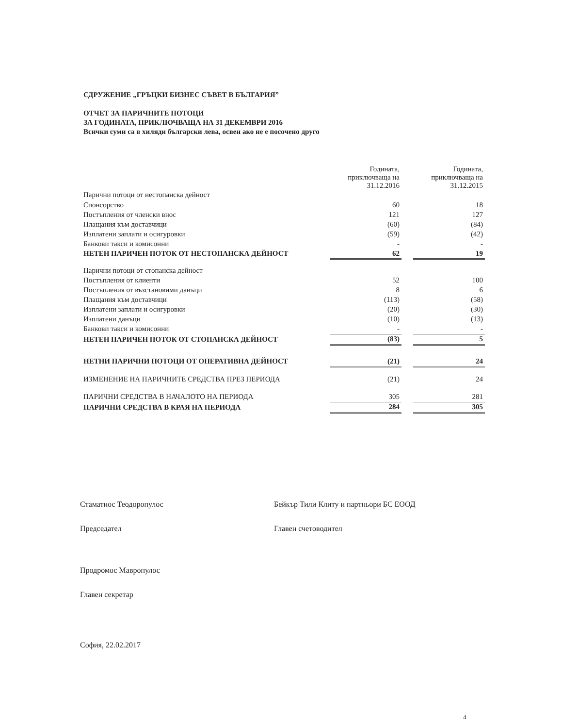СДРУЖЕНИЕ „ГРЪЦКИ БИЗНЕС СЪВЕТ В БЪЛГАРИЯ”
ОТЧЕТ ЗА ПАРИЧНИТЕ ПОТОЦИ
ЗА ГОДИНАТА, ПРИКЛЮЧВАЩА НА 31 ДЕКЕМВРИ 2016
Всички суми са в хиляди български лева, освен ако не е посочено друго
| | Годината, приключваща на 31.12.2016 | | Годината, приключваща на 31.12.2015 |
| Парични потоци от нестопанска дейност | | | |
| Спонсорство | 60 | | 18 |
| Постъпления от членски внос | 121 | | 127 |
| Плащания към доставчици | (60) | | (84) |
| Изплатени заплати и осигуровки | (59) | | (42) |
| Банкови такси и комисонни | - | | - |
| НЕТЕН ПАРИЧЕН ПОТОК ОТ НЕСТОПАНСКА ДЕЙНОСТ | 62 | | 19 |
| Парични потоци от стопанска дейност | | | |
| Постъпления от клиенти | 52 | | 100 |
| Постъпления от възстановими данъци | 8 | | 6 |
| Плащания към доставчици | (113) | | (58) |
| Изплатени заплати и осигуровки | (20) | | (30) |
| Изплатени данъци | (10) | | (13) |
| Банкови такси и комисонни | - | | - |
| НЕТЕН ПАРИЧЕН ПОТОК ОТ СТОПАНСКА ДЕЙНОСТ | (83) | | 5 |
| НЕТНИ ПАРИЧНИ ПОТОЦИ ОТ ОПЕРАТИВНА ДЕЙНОСТ | (21) | | 24 |
| ИЗМЕНЕНИЕ НА ПАРИЧНИТЕ СРЕДСТВА ПРЕЗ ПЕРИОДА | (21) | | 24 |
| ПАРИЧНИ СРЕДСТВА В НАЧАЛОТО НА ПЕРИОДА | 305 | | 281 |
| ПАРИЧНИ СРЕДСТВА В КРАЯ НА ПЕРИОДА | 284 | | 305 |
Стаматиос Теодоропулос
Председател
Продромос Мавропулос
Главен секретар
Бейкър Тили Клиту и партньори БС ЕООД
Главен счетоводител
София, 22.02.2017
4